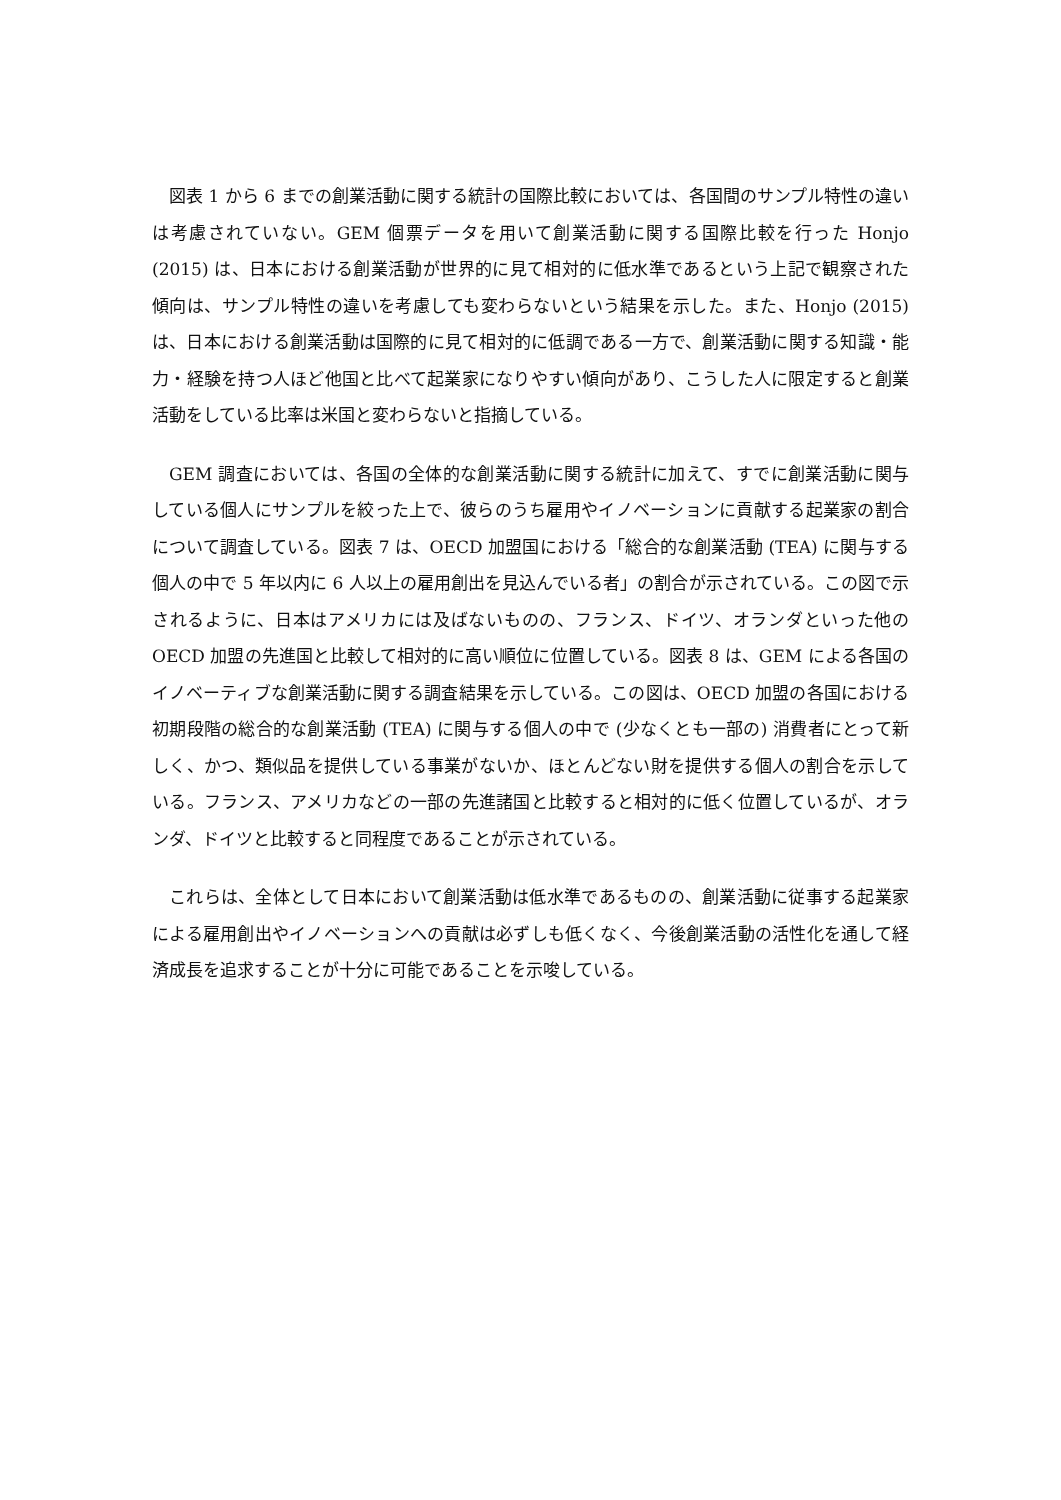図表 1 から 6 までの創業活動に関する統計の国際比較においては、各国間のサンプル特性の違いは考慮されていない。GEM 個票データを用いて創業活動に関する国際比較を行った Honjo (2015) は、日本における創業活動が世界的に見て相対的に低水準であるという上記で観察された傾向は、サンプル特性の違いを考慮しても変わらないという結果を示した。また、Honjo (2015) は、日本における創業活動は国際的に見て相対的に低調である一方で、創業活動に関する知識・能力・経験を持つ人ほど他国と比べて起業家になりやすい傾向があり、こうした人に限定すると創業活動をしている比率は米国と変わらないと指摘している。
GEM 調査においては、各国の全体的な創業活動に関する統計に加えて、すでに創業活動に関与している個人にサンプルを絞った上で、彼らのうち雇用やイノベーションに貢献する起業家の割合について調査している。図表 7 は、OECD 加盟国における「総合的な創業活動 (TEA) に関与する個人の中で 5 年以内に 6 人以上の雇用創出を見込んでいる者」の割合が示されている。この図で示されるように、日本はアメリカには及ばないものの、フランス、ドイツ、オランダといった他の OECD 加盟の先進国と比較して相対的に高い順位に位置している。図表 8 は、GEM による各国のイノベーティブな創業活動に関する調査結果を示している。この図は、OECD 加盟の各国における初期段階の総合的な創業活動 (TEA) に関与する個人の中で (少なくとも一部の) 消費者にとって新しく、かつ、類似品を提供している事業がないか、ほとんどない財を提供する個人の割合を示している。フランス、アメリカなどの一部の先進諸国と比較すると相対的に低く位置しているが、オランダ、ドイツと比較すると同程度であることが示されている。
これらは、全体として日本において創業活動は低水準であるものの、創業活動に従事する起業家による雇用創出やイノベーションへの貢献は必ずしも低くなく、今後創業活動の活性化を通して経済成長を追求することが十分に可能であることを示唆している。